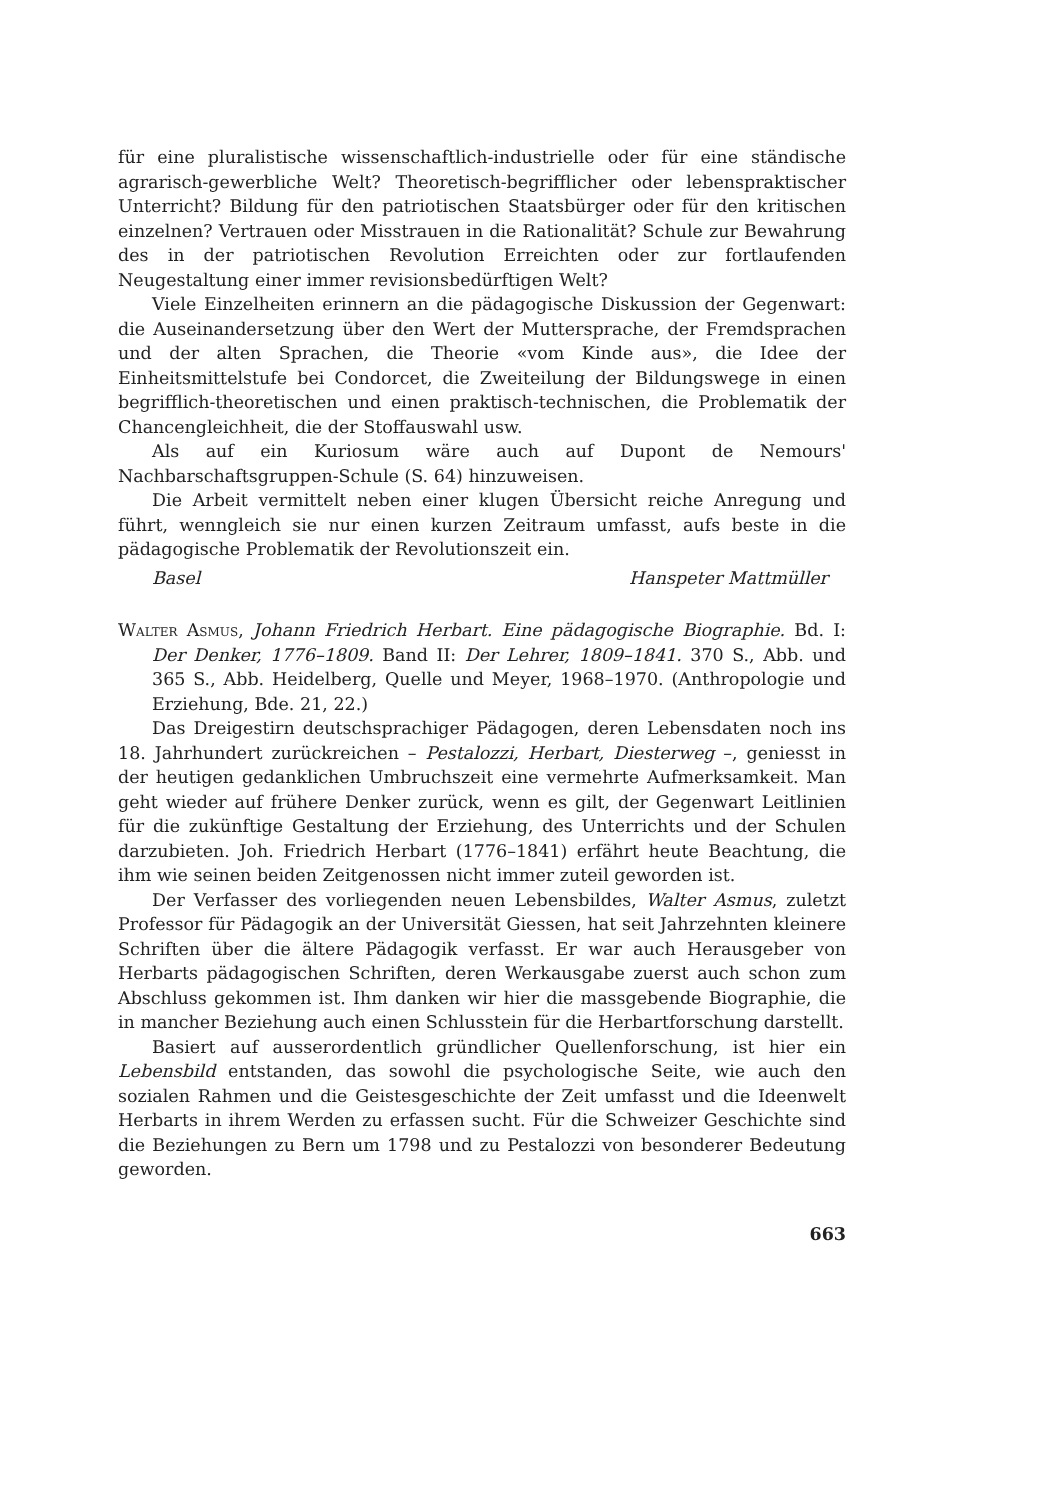für eine pluralistische wissenschaftlich-industrielle oder für eine ständische agrarisch-gewerbliche Welt? Theoretisch-begrifflicher oder lebenspraktischer Unterricht? Bildung für den patriotischen Staatsbürger oder für den kritischen einzelnen? Vertrauen oder Misstrauen in die Rationalität? Schule zur Bewahrung des in der patriotischen Revolution Erreichten oder zur fortlaufenden Neugestaltung einer immer revisionsbedürftigen Welt?
Viele Einzelheiten erinnern an die pädagogische Diskussion der Gegenwart: die Auseinandersetzung über den Wert der Muttersprache, der Fremdsprachen und der alten Sprachen, die Theorie «vom Kinde aus», die Idee der Einheitsmittelstufe bei Condorcet, die Zweiteilung der Bildungswege in einen begrifflich-theoretischen und einen praktisch-technischen, die Problematik der Chancengleichheit, die der Stoffauswahl usw.
Als auf ein Kuriosum wäre auch auf Dupont de Nemours' Nachbarschaftsgruppen-Schule (S. 64) hinzuweisen.
Die Arbeit vermittelt neben einer klugen Übersicht reiche Anregung und führt, wenngleich sie nur einen kurzen Zeitraum umfasst, aufs beste in die pädagogische Problematik der Revolutionszeit ein.
Basel Hanspeter Mattmüller
Walter Asmus, Johann Friedrich Herbart. Eine pädagogische Biographie. Bd. I: Der Denker, 1776–1809. Band II: Der Lehrer, 1809–1841. 370 S., Abb. und 365 S., Abb. Heidelberg, Quelle und Meyer, 1968–1970. (Anthropologie und Erziehung, Bde. 21, 22.)
Das Dreigestirn deutschsprachiger Pädagogen, deren Lebensdaten noch ins 18. Jahrhundert zurückreichen – Pestalozzi, Herbart, Diesterweg –, geniesst in der heutigen gedanklichen Umbruchszeit eine vermehrte Aufmerksamkeit. Man geht wieder auf frühere Denker zurück, wenn es gilt, der Gegenwart Leitlinien für die zukünftige Gestaltung der Erziehung, des Unterrichts und der Schulen darzubieten. Joh. Friedrich Herbart (1776–1841) erfährt heute Beachtung, die ihm wie seinen beiden Zeitgenossen nicht immer zuteil geworden ist.
Der Verfasser des vorliegenden neuen Lebensbildes, Walter Asmus, zuletzt Professor für Pädagogik an der Universität Giessen, hat seit Jahrzehnten kleinere Schriften über die ältere Pädagogik verfasst. Er war auch Herausgeber von Herbarts pädagogischen Schriften, deren Werkausgabe zuerst auch schon zum Abschluss gekommen ist. Ihm danken wir hier die massgebende Biographie, die in mancher Beziehung auch einen Schlusstein für die Herbartforschung darstellt.
Basiert auf ausserordentlich gründlicher Quellenforschung, ist hier ein Lebensbild entstanden, das sowohl die psychologische Seite, wie auch den sozialen Rahmen und die Geistesgeschichte der Zeit umfasst und die Ideenwelt Herbarts in ihrem Werden zu erfassen sucht. Für die Schweizer Geschichte sind die Beziehungen zu Bern um 1798 und zu Pestalozzi von besonderer Bedeutung geworden.
663